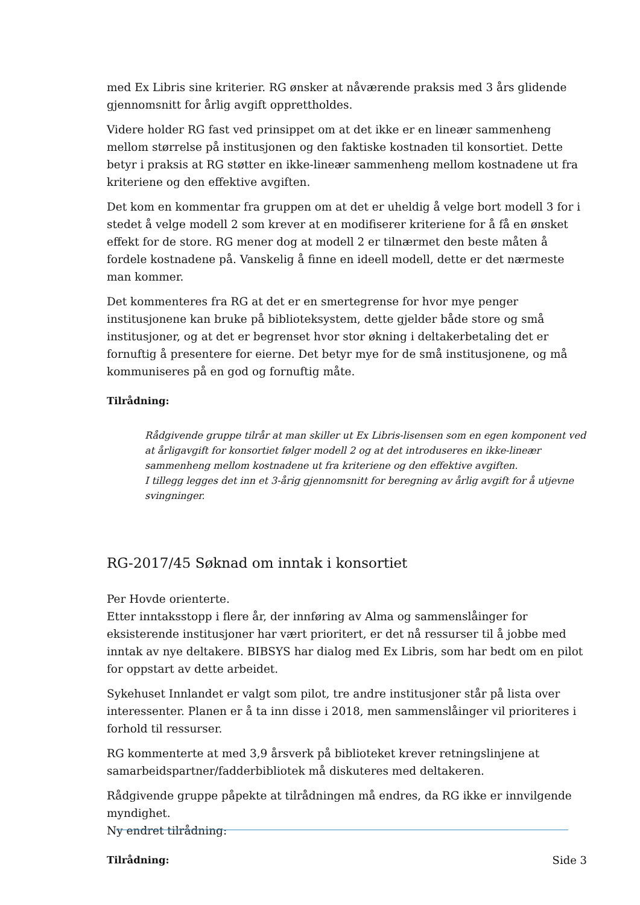med Ex Libris sine kriterier. RG ønsker at nåværende praksis med 3 års glidende gjennomsnitt for årlig avgift opprettholdes.
Videre holder RG fast ved prinsippet om at det ikke er en lineær sammenheng mellom størrelse på institusjonen og den faktiske kostnaden til konsortiet. Dette betyr i praksis at RG støtter en ikke-lineær sammenheng mellom kostnadene ut fra kriteriene og den effektive avgiften.
Det kom en kommentar fra gruppen om at det er uheldig å velge bort modell 3 for i stedet å velge modell 2 som krever at en modifiserer kriteriene for å få en ønsket effekt for de store. RG mener dog at modell 2 er tilnærmet den beste måten å fordele kostnadene på. Vanskelig å finne en ideell modell, dette er det nærmeste man kommer.
Det kommenteres fra RG at det er en smertegrense for hvor mye penger institusjonene kan bruke på biblioteksystem, dette gjelder både store og små institusjoner, og at det er begrenset hvor stor økning i deltakerbetaling det er fornuftig å presentere for eierne. Det betyr mye for de små institusjonene, og må kommuniseres på en god og fornuftig måte.
Tilrådning:
Rådgivende gruppe tilrår at man skiller ut Ex Libris-lisensen som en egen komponent ved at årligavgift for konsortiet følger modell 2 og at det introduseres en ikke-lineær sammenheng mellom kostnadene ut fra kriteriene og den effektive avgiften.
I tillegg legges det inn et 3-årig gjennomsnitt for beregning av årlig avgift for å utjevne svingninger.
RG-2017/45 Søknad om inntak i konsortiet
Per Hovde orienterte.
Etter inntaksstopp i flere år, der innføring av Alma og sammenslåinger for eksisterende institusjoner har vært prioritert, er det nå ressurser til å jobbe med inntak av nye deltakere. BIBSYS har dialog med Ex Libris, som har bedt om en pilot for oppstart av dette arbeidet.
Sykehuset Innlandet er valgt som pilot, tre andre institusjoner står på lista over interessenter. Planen er å ta inn disse i 2018, men sammenslåinger vil prioriteres i forhold til ressurser.
RG kommenterte at med 3,9 årsverk på biblioteket krever retningslinjene at samarbeidspartner/fadderbibliotek må diskuteres med deltakeren.
Rådgivende gruppe påpekte at tilrådningen må endres, da RG ikke er innvilgende myndighet.
Ny endret tilrådning:
Tilrådning:
Side 3